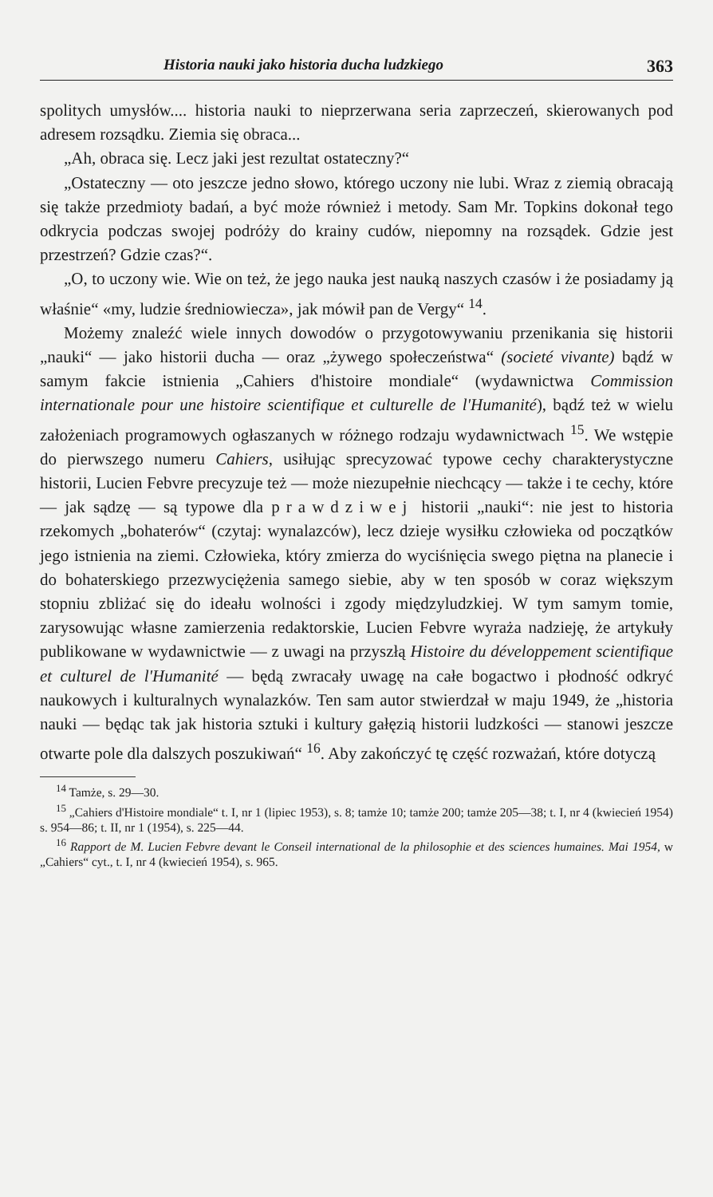Historia nauki jako historia ducha ludzkiego 363
spolitych umysłów.... historia nauki to nieprzerwana seria zaprzeczeń, skierowanych pod adresem rozsądku. Ziemia się obraca...
„Ah, obraca się. Lecz jaki jest rezultat ostateczny?“
„Ostateczny — oto jeszcze jedno słowo, którego uczony nie lubi. Wraz z ziemią obracają się także przedmioty badań, a być może również i metody. Sam Mr. Topkins dokonał tego odkrycia podczas swojej podróży do krainy cudów, niepomny na rozsądek. Gdzie jest przestrzeń? Gdzie czas?“.
„O, to uczony wie. Wie on też, że jego nauka jest nauką naszych czasów i że posiadamy ją właśnie“ «my, ludzie średniowiecza», jak mówił pan de Vergy“ <sup>14</sup>.
Możemy znaleźć wiele innych dowodów o przygotowywaniu przenikania się historii „nauki“ — jako historii ducha — oraz „żywego społeczeństwa“ (societé vivante) bądź w samym fakcie istnienia „Cahiers d'histoire mondiale“ (wydawnictwa Commission internationale pour une histoire scientifique et culturelle de l'Humanité), bądź też w wielu założeniach programowych ogłaszanych w różnego rodzaju wydawnictwach <sup>15</sup>. We wstępie do pierwszego numeru Cahiers, usiłując sprecyzować typowe cechy charakterystyczne historii, Lucien Febvre precyzuje też — może niezupełnie niechcący — także i te cechy, które — jak sądzę — są typowe dla prawdziwej historii „nauki“: nie jest to historia rzekomych „bohaterów“ (czytaj: wynalazców), lecz dzieje wysiłku człowieka od początków jego istnienia na ziemi. Człowieka, który zmierza do wyciśnięcia swego piętna na planecie i do bohaterskiego przezwyciężenia samego siebie, aby w ten sposób w coraz większym stopniu zbliżać się do ideału wolności i zgody międzyludzkiej. W tym samym tomie, zarysowując własne zamierzenia redaktorskie, Lucien Febvre wyraża nadzieję, że artykuły publikowane w wydawnictwie — z uwagi na przyszłą Histoire du développement scientifique et culturel de l'Humanité — będą zwracały uwagę na całe bogactwo i płodność odkryć naukowych i kulturalnych wynalazków. Ten sam autor stwierdzał w maju 1949, że „historia nauki — będąc tak jak historia sztuki i kultury gałęzią historii ludzkości — stanowi jeszcze otwarte pole dla dalszych poszukiwań“ <sup>16</sup>. Aby zakończyć tę część rozważań, które dotyczą
<sup>14</sup> Tamże, s. 29—30.
<sup>15</sup> „Cahiers d'Histoire mondiale“ t. I, nr 1 (lipiec 1953), s. 8; tamże 10; tamże 200; tamże 205—38; t. I, nr 4 (kwiecień 1954) s. 954—86; t. II, nr 1 (1954), s. 225—44.
<sup>16</sup> Rapport de M. Lucien Febvre devant le Conseil international de la philosophie et des sciences humaines. Mai 1954, w „Cahiers“ cyt., t. I, nr 4 (kwiecień 1954), s. 965.